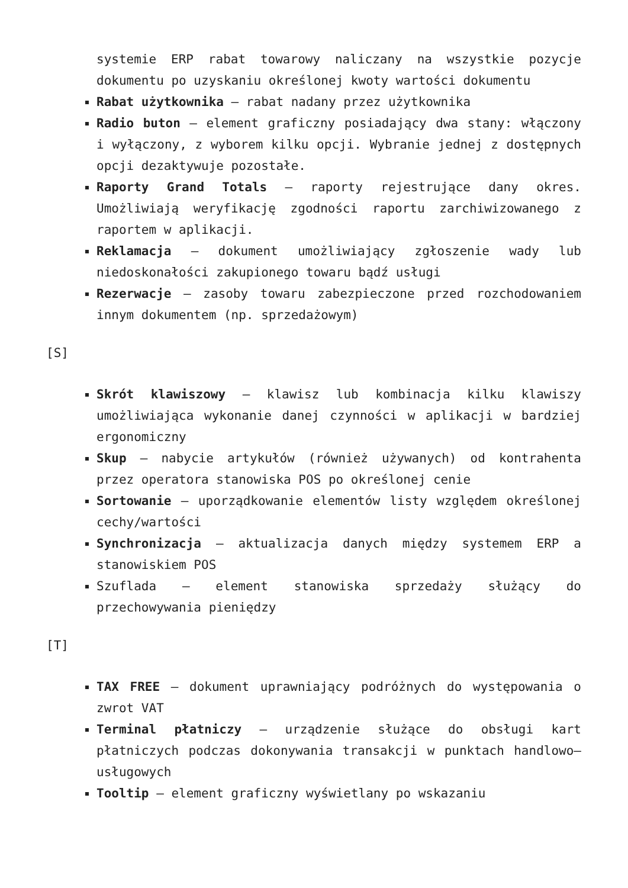systemie ERP rabat towarowy naliczany na wszystkie pozycje dokumentu po uzyskaniu określonej kwoty wartości dokumentu
Rabat użytkownika – rabat nadany przez użytkownika
Radio buton – element graficzny posiadający dwa stany: włączony i wyłączony, z wyborem kilku opcji. Wybranie jednej z dostępnych opcji dezaktywuje pozostałe.
Raporty Grand Totals – raporty rejestrujące dany okres. Umożliwiają weryfikację zgodności raportu zarchiwizowanego z raportem w aplikacji.
Reklamacja – dokument umożliwiający zgłoszenie wady lub niedoskonałości zakupionego towaru bądź usługi
Rezerwacje – zasoby towaru zabezpieczone przed rozchodowaniem innym dokumentem (np. sprzedażowym)
[S]
Skrót klawiszowy – klawisz lub kombinacja kilku klawiszy umożliwiająca wykonanie danej czynności w aplikacji w bardziej ergonomiczny
Skup – nabycie artykułów (również używanych) od kontrahenta przez operatora stanowiska POS po określonej cenie
Sortowanie – uporządkowanie elementów listy względem określonej cechy/wartości
Synchronizacja – aktualizacja danych między systemem ERP a stanowiskiem POS
Szuflada – element stanowiska sprzedaży służący do przechowywania pieniędzy
[T]
TAX FREE – dokument uprawniający podróżnych do występowania o zwrot VAT
Terminal płatniczy – urządzenie służące do obsługi kart płatniczych podczas dokonywania transakcji w punktach handlowo–usługowych
Tooltip – element graficzny wyświetlany po wskazaniu